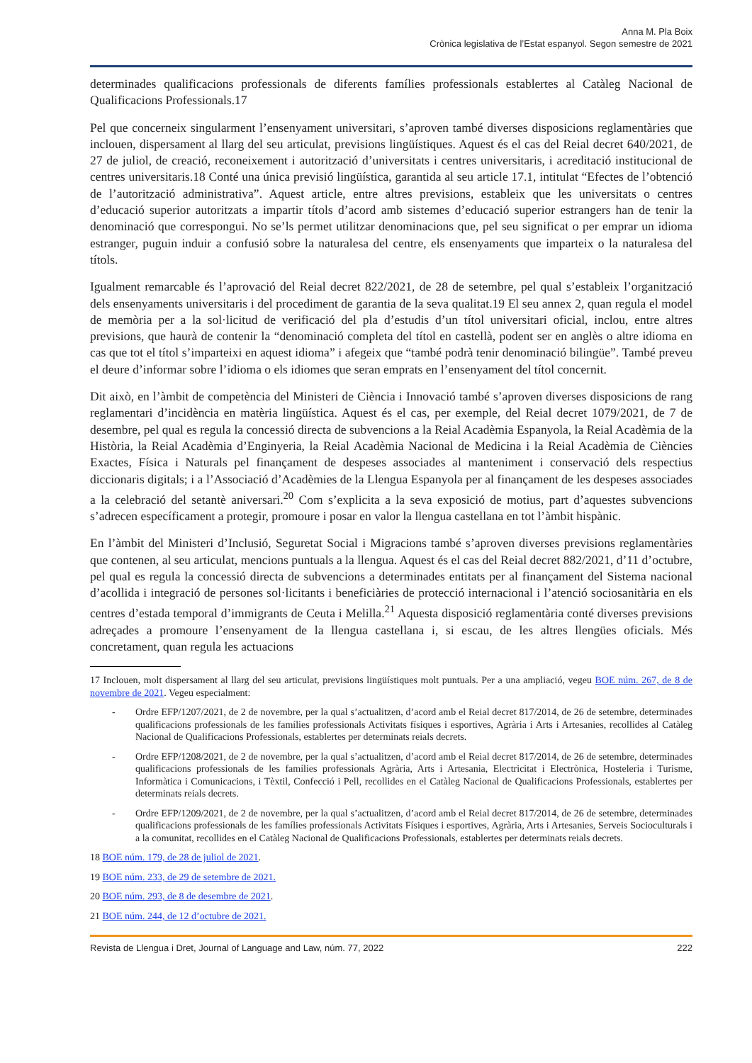Anna M. Pla Boix
Crònica legislativa de l’Estat espanyol. Segon semestre de 2021
determinades qualificacions professionals de diferents famílies professionals establertes al Catàleg Nacional de Qualificacions Professionals.17
Pel que concerneix singularment l’ensenyament universitari, s’aproven també diverses disposicions reglamentàries que inclouen, dispersament al llarg del seu articulat, previsions lingüístiques. Aquest és el cas del Reial decret 640/2021, de 27 de juliol, de creació, reconeixement i autorització d’universitats i centres universitaris, i acreditació institucional de centres universitaris.18 Conté una única previsió lingüística, garantida al seu article 17.1, intitulat “Efectes de l’obtenció de l’autorització administrativa”. Aquest article, entre altres previsions, estableix que les universitats o centres d’educació superior autoritzats a impartir títols d’acord amb sistemes d’educació superior estrangers han de tenir la denominació que correspongui. No se’ls permet utilitzar denominacions que, pel seu significat o per emprar un idioma estranger, puguin induir a confusió sobre la naturalesa del centre, els ensenyaments que imparteix o la naturalesa del títols.
Igualment remarcable és l’aprovació del Reial decret 822/2021, de 28 de setembre, pel qual s’estableix l’organització dels ensenyaments universitaris i del procediment de garantia de la seva qualitat.19 El seu annex 2, quan regula el model de memòria per a la sol·licitud de verificació del pla d’estudis d’un títol universitari oficial, inclou, entre altres previsions, que haurà de contenir la “denominació completa del títol en castellà, podent ser en anglès o altre idioma en cas que tot el títol s’imparteixi en aquest idioma” i afegeix que “també podrà tenir denominació bilingüe”. També preveu el deure d’informar sobre l’idioma o els idiomes que seran emprats en l’ensenyament del títol concernit.
Dit això, en l’àmbit de competència del Ministeri de Ciència i Innovació també s’aproven diverses disposicions de rang reglamentari d’incidència en matèria lingüística. Aquest és el cas, per exemple, del Reial decret 1079/2021, de 7 de desembre, pel qual es regula la concessió directa de subvencions a la Reial Acadèmia Espanyola, la Reial Acadèmia de la Història, la Reial Acadèmia d’Enginyeria, la Reial Acadèmia Nacional de Medicina i la Reial Acadèmia de Ciències Exactes, Física i Naturals pel finançament de despeses associades al manteniment i conservació dels respectius diccionaris digitals; i a l’Associació d’Acadèmies de la Llengua Espanyola per al finançament de les despeses associades a la celebració del setantè aniversari.<sup>20</sup> Com s’explicita a la seva exposició de motius, part d’aquestes subvencions s’adrecen específicament a protegir, promoure i posar en valor la llengua castellana en tot l’àmbit hispànic.
En l’àmbit del Ministeri d’Inclusió, Seguretat Social i Migracions també s’aproven diverses previsions reglamentàries que contenen, al seu articulat, mencions puntuals a la llengua. Aquest és el cas del Reial decret 882/2021, d’11 d’octubre, pel qual es regula la concessió directa de subvencions a determinades entitats per al finançament del Sistema nacional d’acollida i integració de persones sol·licitants i beneficiàries de protecció internacional i l’atenció sociosanitària en els centres d’estada temporal d’immigrants de Ceuta i Melilla.<sup>21</sup> Aquesta disposició reglamentària conté diverses previsions adreçades a promoure l’ensenyament de la llengua castellana i, si escau, de les altres llengües oficials. Més concretament, quan regula les actuacions
17 Inclouen, molt dispersament al llarg del seu articulat, previsions lingüístiques molt puntuals. Per a una ampliació, vegeu BOE núm. 267, de 8 de novembre de 2021. Vegeu especialment:
- Ordre EFP/1207/2021, de 2 de novembre, per la qual s’actualitzen, d’acord amb el Reial decret 817/2014, de 26 de setembre, determinades qualificacions professionals de les famílies professionals Activitats físiques i esportives, Agrària i Arts i Artesanies, recollides al Catàleg Nacional de Qualificacions Professionals, establertes per determinats reials decrets.
- Ordre EFP/1208/2021, de 2 de novembre, per la qual s’actualitzen, d’acord amb el Reial decret 817/2014, de 26 de setembre, determinades qualificacions professionals de les famílies professionals Agrària, Arts i Artesania, Electricitat i Electrònica, Hosteleria i Turisme, Informàtica i Comunicacions, i Tèxtil, Confecció i Pell, recollides en el Catàleg Nacional de Qualificacions Professionals, establertes per determinats reials decrets.
- Ordre EFP/1209/2021, de 2 de novembre, per la qual s’actualitzen, d’acord amb el Reial decret 817/2014, de 26 de setembre, determinades qualificacions professionals de les famílies professionals Activitats Físiques i esportives, Agrària, Arts i Artesanies, Serveis Socioculturals i a la comunitat, recollides en el Catàleg Nacional de Qualificacions Professionals, establertes per determinats reials decrets.
18 BOE núm. 179, de 28 de juliol de 2021.
19 BOE núm. 233, de 29 de setembre de 2021.
20 BOE núm. 293, de 8 de desembre de 2021.
21 BOE núm. 244, de 12 d’octubre de 2021.
Revista de Llengua i Dret, Journal of Language and Law, núm. 77, 2022 222